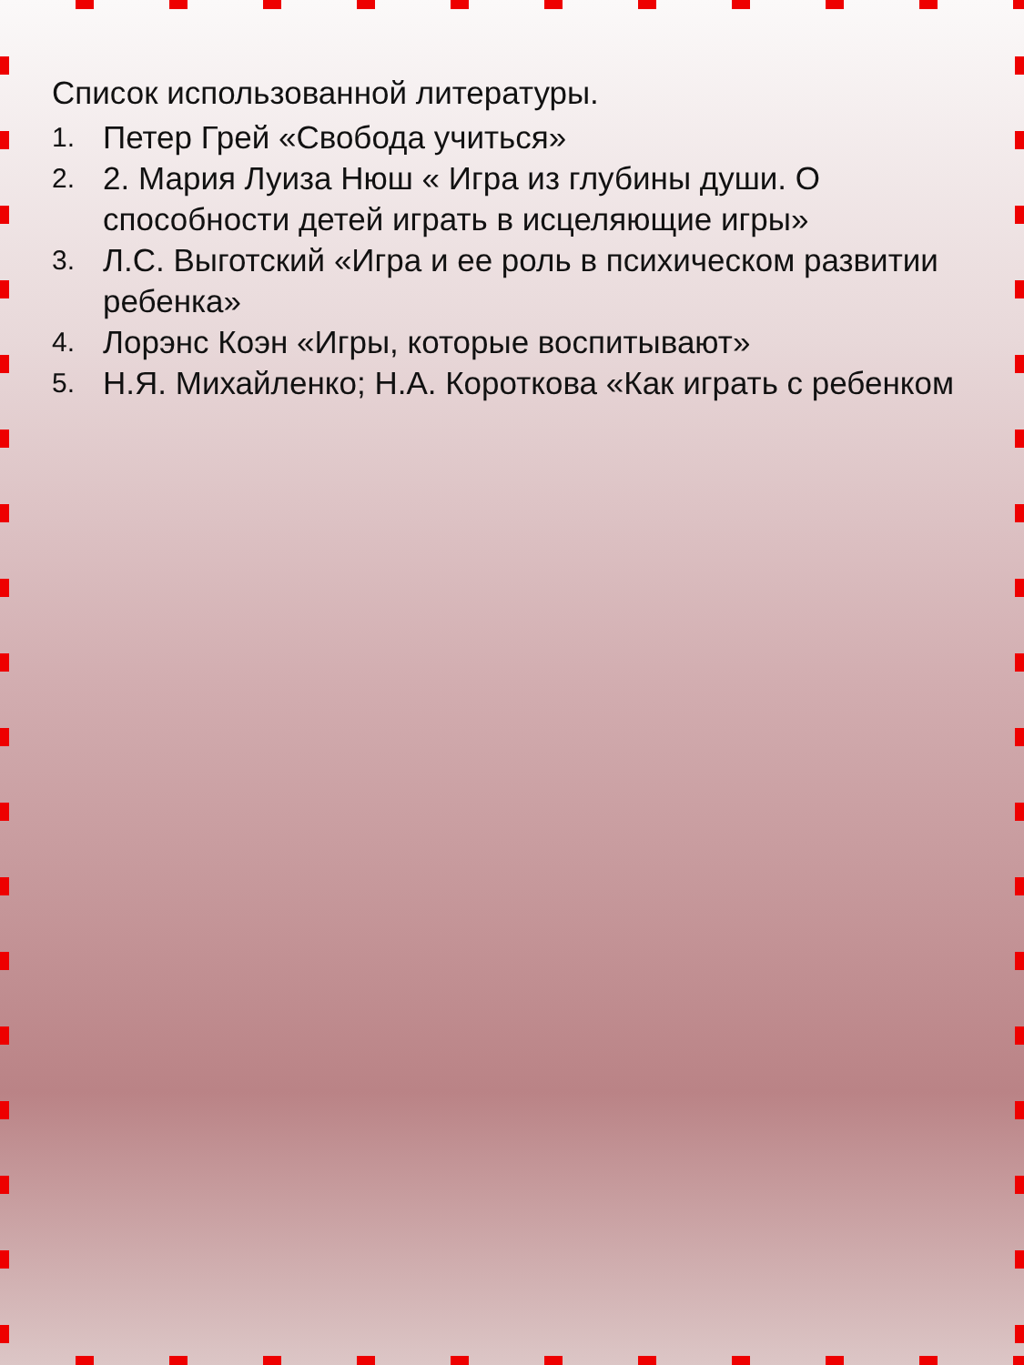Список использованной литературы.
1.
Петер Грей «Свобода учиться»
2.
2. Мария Луиза Нюш « Игра из глубины души. О способности детей играть в исцеляющие игры»
3.
Л.С. Выготский «Игра и ее роль в психическом развитии ребенка»
4.
Лорэнс Коэн «Игры, которые воспитывают»
5.
Н.Я. Михайленко; Н.А. Короткова «Как играть с ребенком